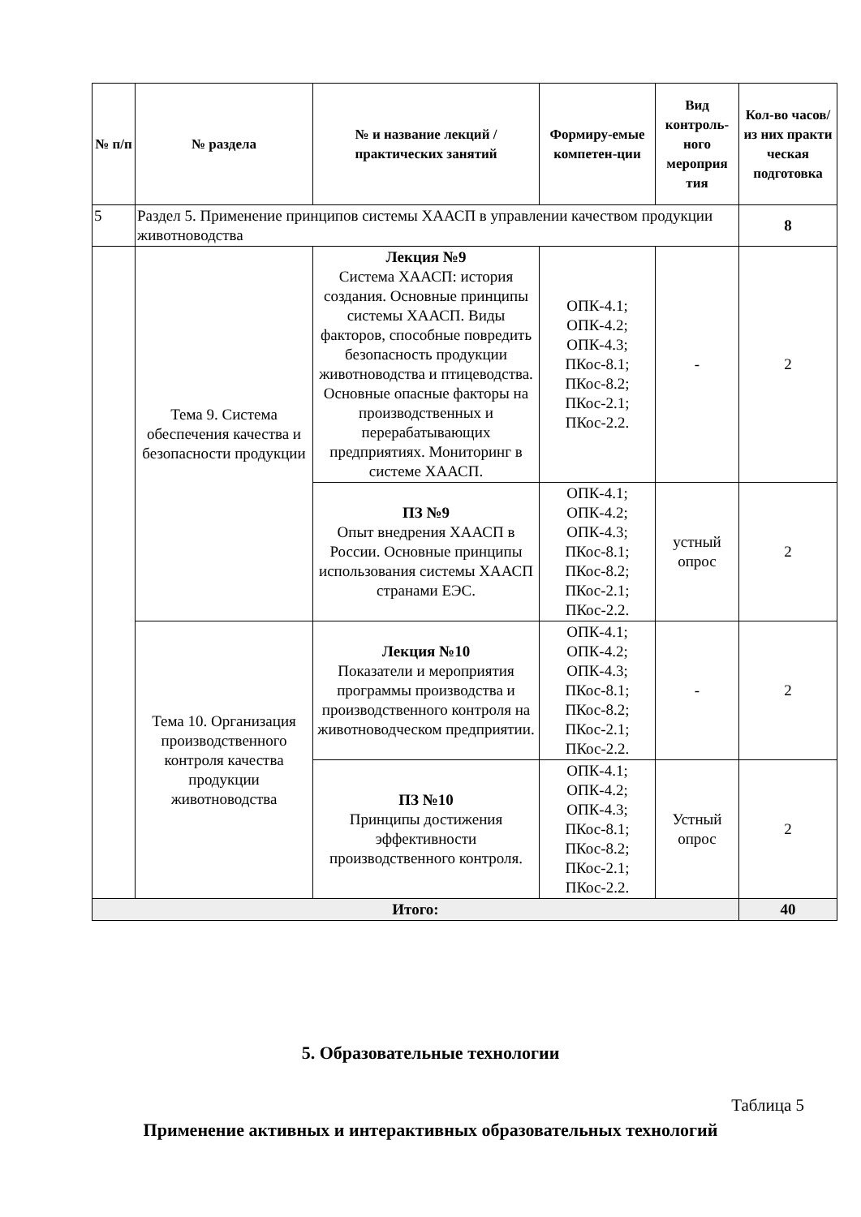| № п/п | № раздела | № и название лекций / практических занятий | Формиру-емые компетен-ции | Вид контроль-ного мероприя тия | Кол-во часов/ из них практи ческая подготовка |
| --- | --- | --- | --- | --- | --- |
| 5 | Раздел 5. Применение принципов системы ХААСП в управлении качеством продукции животноводства | | | | 8 |
| | Тема 9. Система обеспечения качества и безопасности продукции | Лекция №9 Система ХААСП: история создания. Основные принципы системы ХААСП. Виды факторов, способные повредить безопасность продукции животноводства и птицеводства. Основные опасные факторы на производственных и перерабатывающих предприятиях. Мониторинг в системе ХААСП. | ОПК-4.1; ОПК-4.2; ОПК-4.3; ПКос-8.1; ПКос-8.2; ПКос-2.1; ПКос-2.2. | - | 2 |
| | | ПЗ №9 Опыт внедрения ХААСП в России. Основные принципы использования системы ХААСП странами ЕЭС. | ОПК-4.1; ОПК-4.2; ОПК-4.3; ПКос-8.1; ПКос-8.2; ПКос-2.1; ПКос-2.2. | устный опрос | 2 |
| | Тема 10. Организация производственного контроля качества продукции животноводства | Лекция №10 Показатели и мероприятия программы производства и производственного контроля на животноводческом предприятии. | ОПК-4.1; ОПК-4.2; ОПК-4.3; ПКос-8.1; ПКос-8.2; ПКос-2.1; ПКос-2.2. | - | 2 |
| | | ПЗ №10 Принципы достижения эффективности производственного контроля. | ОПК-4.1; ОПК-4.2; ОПК-4.3; ПКос-8.1; ПКос-8.2; ПКос-2.1; ПКос-2.2. | Устный опрос | 2 |
| Итого: | | | | | 40 |
5. Образовательные технологии
Таблица 5
Применение активных и интерактивных образовательных технологий